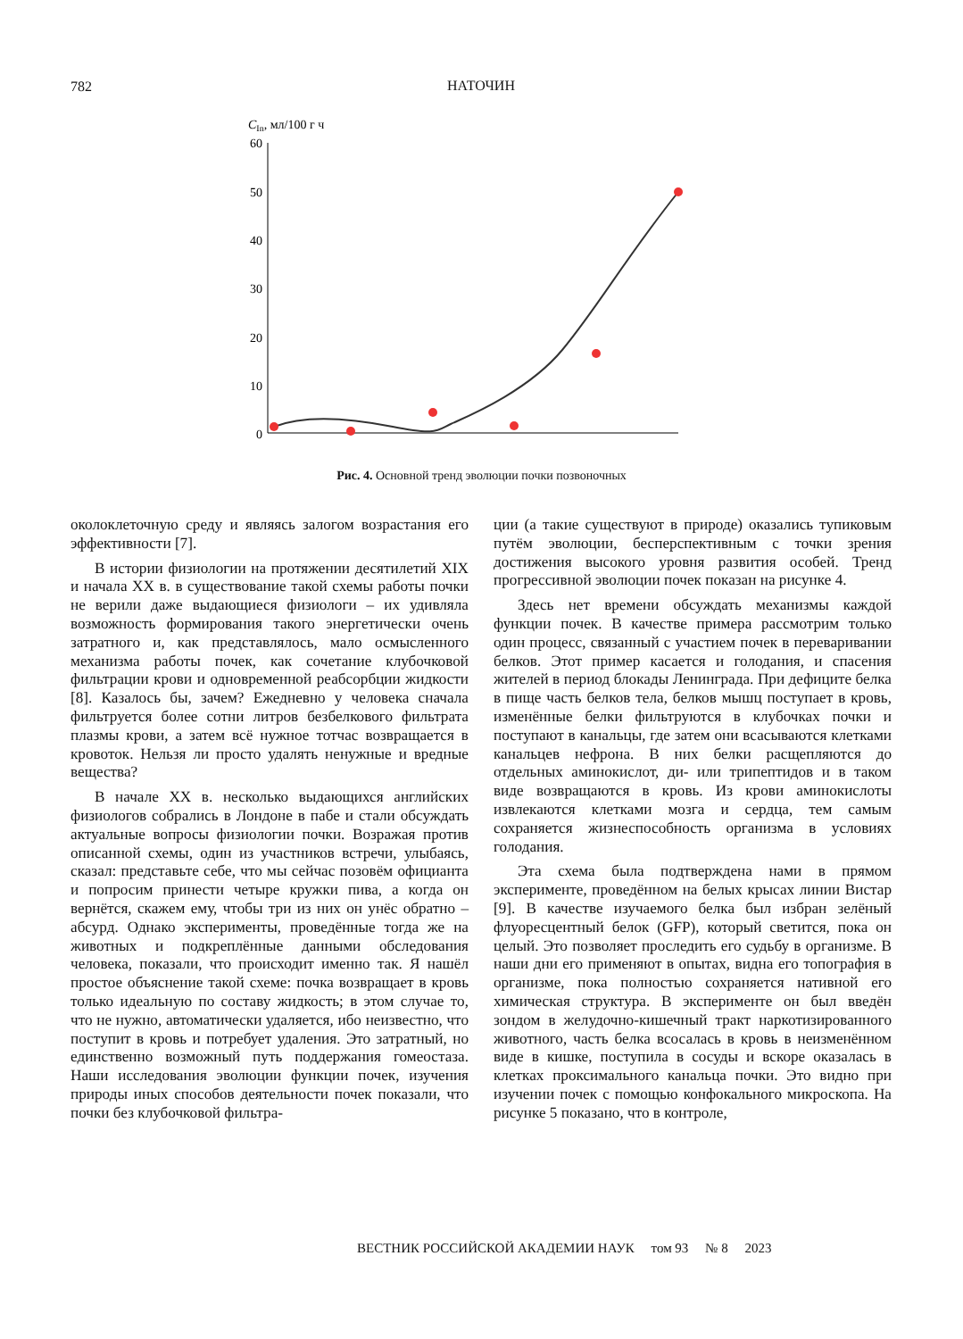782
НАТОЧИН
CIn, мл/100 г ч
60
50
40
30
20
10
0
Рис. 4. Основной тренд эволюции почки позвоночных
околоклеточную среду и являясь залогом возрастания его эффективности [7].
В истории физиологии на протяжении десятилетий XIX и начала XX в. в существование такой схемы работы почки не верили даже выдающиеся физиологи – их удивляла возможность формирования такого энергетически очень затратного и, как представлялось, мало осмысленного механизма работы почек, как сочетание клубочковой фильтрации крови и одновременной реабсорбции жидкости [8]. Казалось бы, зачем? Ежедневно у человека сначала фильтруется более сотни литров безбелкового фильтрата плазмы крови, а затем всё нужное тотчас возвращается в кровоток. Нельзя ли просто удалять ненужные и вредные вещества?
В начале XX в. несколько выдающихся английских физиологов собрались в Лондоне в пабе и стали обсуждать актуальные вопросы физиологии почки. Возражая против описанной схемы, один из участников встречи, улыбаясь, сказал: представьте себе, что мы сейчас позовём официанта и попросим принести четыре кружки пива, а когда он вернётся, скажем ему, чтобы три из них он унёс обратно – абсурд. Однако эксперименты, проведённые тогда же на животных и подкреплённые данными обследования человека, показали, что происходит именно так. Я нашёл простое объяснение такой схеме: почка возвращает в кровь только идеальную по составу жидкость; в этом случае то, что не нужно, автоматически удаляется, ибо неизвестно, что поступит в кровь и потребует удаления. Это затратный, но единственно возможный путь поддержания гомеостаза. Наши исследования эволюции функции почек, изучения природы иных способов деятельности почек показали, что почки без клубочковой фильтра-
ции (а такие существуют в природе) оказались тупиковым путём эволюции, бесперспективным с точки зрения достижения высокого уровня развития особей. Тренд прогрессивной эволюции почек показан на рисунке 4.
Здесь нет времени обсуждать механизмы каждой функции почек. В качестве примера рассмотрим только один процесс, связанный с участием почек в переваривании белков. Этот пример касается и голодания, и спасения жителей в период блокады Ленинграда. При дефиците белка в пище часть белков тела, белков мышц поступает в кровь, изменённые белки фильтруются в клубочках почки и поступают в канальцы, где затем они всасываются клетками канальцев нефрона. В них белки расщепляются до отдельных аминокислот, ди- или трипептидов и в таком виде возвращаются в кровь. Из крови аминокислоты извлекаются клетками мозга и сердца, тем самым сохраняется жизнеспособность организма в условиях голодания.
Эта схема была подтверждена нами в прямом эксперименте, проведённом на белых крысах линии Вистар [9]. В качестве изучаемого белка был избран зелёный флуоресцентный белок (GFP), который светится, пока он целый. Это позволяет проследить его судьбу в организме. В наши дни его применяют в опытах, видна его топография в организме, пока полностью сохраняется нативной его химическая структура. В эксперименте он был введён зондом в желудочно-кишечный тракт наркотизированного животного, часть белка всосалась в кровь в неизменённом виде в кишке, поступила в сосуды и вскоре оказалась в клетках проксимального канальца почки. Это видно при изучении почек с помощью конфокального микроскопа. На рисунке 5 показано, что в контроле,
ВЕСТНИК РОССИЙСКОЙ АКАДЕМИИ НАУК том 93 № 8 2023